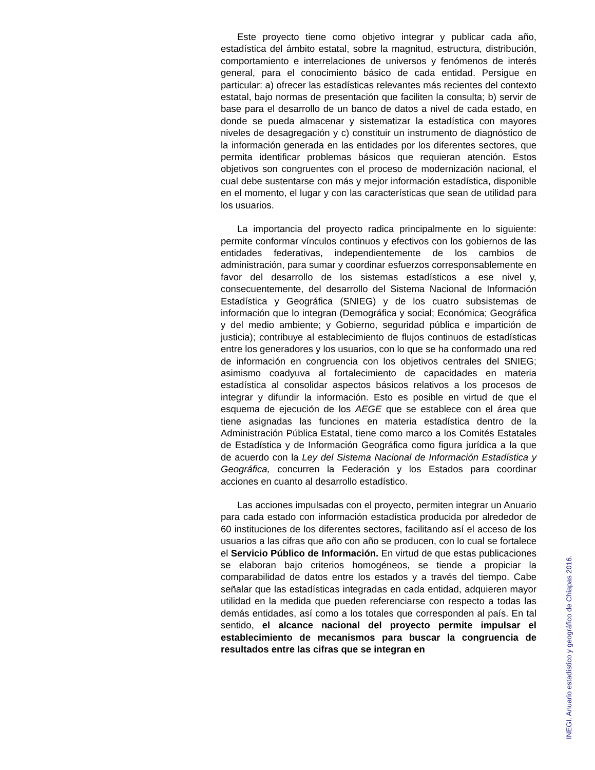Este proyecto tiene como objetivo integrar y publicar cada año, estadística del ámbito estatal, sobre la magnitud, estructura, distribución, comportamiento e interrelaciones de universos y fenómenos de interés general, para el conocimiento básico de cada entidad. Persigue en particular: a) ofrecer las estadísticas relevantes más recientes del contexto estatal, bajo normas de presentación que faciliten la consulta; b) servir de base para el desarrollo de un banco de datos a nivel de cada estado, en donde se pueda almacenar y sistematizar la estadística con mayores niveles de desagregación y c) constituir un instrumento de diagnóstico de la información generada en las entidades por los diferentes sectores, que permita identificar problemas básicos que requieran atención. Estos objetivos son congruentes con el proceso de modernización nacional, el cual debe sustentarse con más y mejor información estadística, disponible en el momento, el lugar y con las características que sean de utilidad para los usuarios.
La importancia del proyecto radica principalmente en lo siguiente: permite conformar vínculos continuos y efectivos con los gobiernos de las entidades federativas, independientemente de los cambios de administración, para sumar y coordinar esfuerzos corresponsablemente en favor del desarrollo de los sistemas estadísticos a ese nivel y, consecuentemente, del desarrollo del Sistema Nacional de Información Estadística y Geográfica (SNIEG) y de los cuatro subsistemas de información que lo integran (Demográfica y social; Económica; Geográfica y del medio ambiente; y Gobierno, seguridad pública e impartición de justicia); contribuye al establecimiento de flujos continuos de estadísticas entre los generadores y los usuarios, con lo que se ha conformado una red de información en congruencia con los objetivos centrales del SNIEG; asimismo coadyuva al fortalecimiento de capacidades en materia estadística al consolidar aspectos básicos relativos a los procesos de integrar y difundir la información. Esto es posible en virtud de que el esquema de ejecución de los AEGE que se establece con el área que tiene asignadas las funciones en materia estadística dentro de la Administración Pública Estatal, tiene como marco a los Comités Estatales de Estadística y de Información Geográfica como figura jurídica a la que de acuerdo con la Ley del Sistema Nacional de Información Estadística y Geográfica, concurren la Federación y los Estados para coordinar acciones en cuanto al desarrollo estadístico.
Las acciones impulsadas con el proyecto, permiten integrar un Anuario para cada estado con información estadística producida por alrededor de 60 instituciones de los diferentes sectores, facilitando así el acceso de los usuarios a las cifras que año con año se producen, con lo cual se fortalece el Servicio Público de Información. En virtud de que estas publicaciones se elaboran bajo criterios homogéneos, se tiende a propiciar la comparabilidad de datos entre los estados y a través del tiempo. Cabe señalar que las estadísticas integradas en cada entidad, adquieren mayor utilidad en la medida que pueden referenciarse con respecto a todas las demás entidades, así como a los totales que corresponden al país. En tal sentido, el alcance nacional del proyecto permite impulsar el establecimiento de mecanismos para buscar la congruencia de resultados entre las cifras que se integran en
INEGI. Anuario estadístico y geográfico de Chiapas 2016.